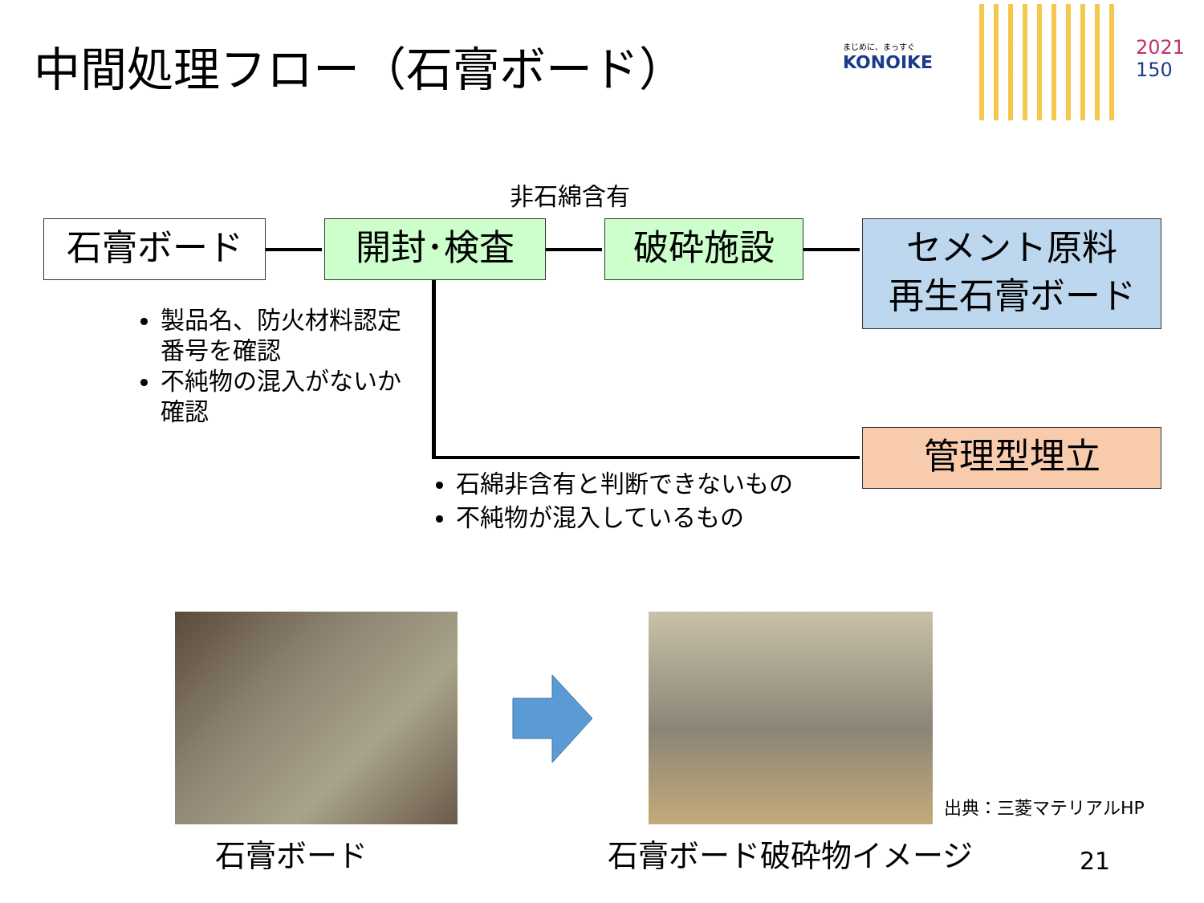中間処理フロー（石膏ボード）
まじめに、まっすぐ
KONOIKE
2021
150
非石綿含有
石膏ボード 開封･検査 破砕施設
セメント原料
再生石膏ボード
管理型埋立
製品名、防火材料認定番号を確認
不純物の混入がないか確認
石綿非含有と判断できないもの
不純物が混入しているもの
石膏ボード
出典：三菱マテリアルHP
石膏ボード破砕物イメージ 21